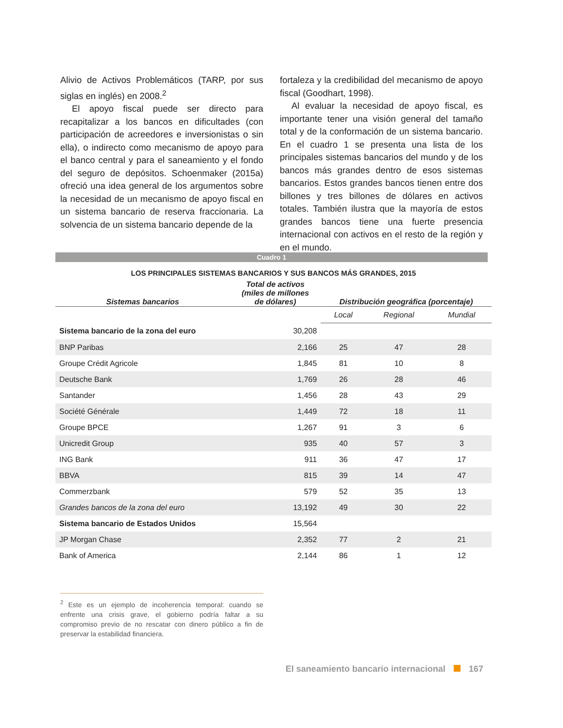Alivio de Activos Problemáticos (TARP, por sus siglas en inglés) en 2008.<sup>2</sup>
El apoyo fiscal puede ser directo para recapitalizar a los bancos en dificultades (con participación de acreedores e inversionistas o sin ella), o indirecto como mecanismo de apoyo para el banco central y para el saneamiento y el fondo del seguro de depósitos. Schoenmaker (2015a) ofreció una idea general de los argumentos sobre la necesidad de un mecanismo de apoyo fiscal en un sistema bancario de reserva fraccionaria. La solvencia de un sistema bancario depende de la
fortaleza y la credibilidad del mecanismo de apoyo fiscal (Goodhart, 1998).
Al evaluar la necesidad de apoyo fiscal, es importante tener una visión general del tamaño total y de la conformación de un sistema bancario. En el cuadro 1 se presenta una lista de los principales sistemas bancarios del mundo y de los bancos más grandes dentro de esos sistemas bancarios. Estos grandes bancos tienen entre dos billones y tres billones de dólares en activos totales. También ilustra que la mayoría de estos grandes bancos tiene una fuerte presencia internacional con activos en el resto de la región y en el mundo.
Cuadro 1
LOS PRINCIPALES SISTEMAS BANCARIOS Y SUS BANCOS MÁS GRANDES, 2015
| Sistemas bancarios | Total de activos (miles de millones de dólares) | Distribución geográfica (porcentaje) | | |
| --- | --- | --- | --- | --- |
| | | Local | Regional | Mundial |
| Sistema bancario de la zona del euro | 30,208 | | | |
| BNP Paribas | 2,166 | 25 | 47 | 28 |
| Groupe Crédit Agricole | 1,845 | 81 | 10 | 8 |
| Deutsche Bank | 1,769 | 26 | 28 | 46 |
| Santander | 1,456 | 28 | 43 | 29 |
| Société Générale | 1,449 | 72 | 18 | 11 |
| Groupe BPCE | 1,267 | 91 | 3 | 6 |
| Unicredit Group | 935 | 40 | 57 | 3 |
| ING Bank | 911 | 36 | 47 | 17 |
| BBVA | 815 | 39 | 14 | 47 |
| Commerzbank | 579 | 52 | 35 | 13 |
| Grandes bancos de la zona del euro | 13,192 | 49 | 30 | 22 |
| Sistema bancario de Estados Unidos | 15,564 | | | |
| JP Morgan Chase | 2,352 | 77 | 2 | 21 |
| Bank of America | 2,144 | 86 | 1 | 12 |
<sup>2</sup> Este es un ejemplo de incoherencia temporal: cuando se enfrente una crisis grave, el gobierno podría faltar a su compromiso previo de no rescatar con dinero público a fin de preservar la estabilidad financiera.
El saneamiento bancario internacional 167